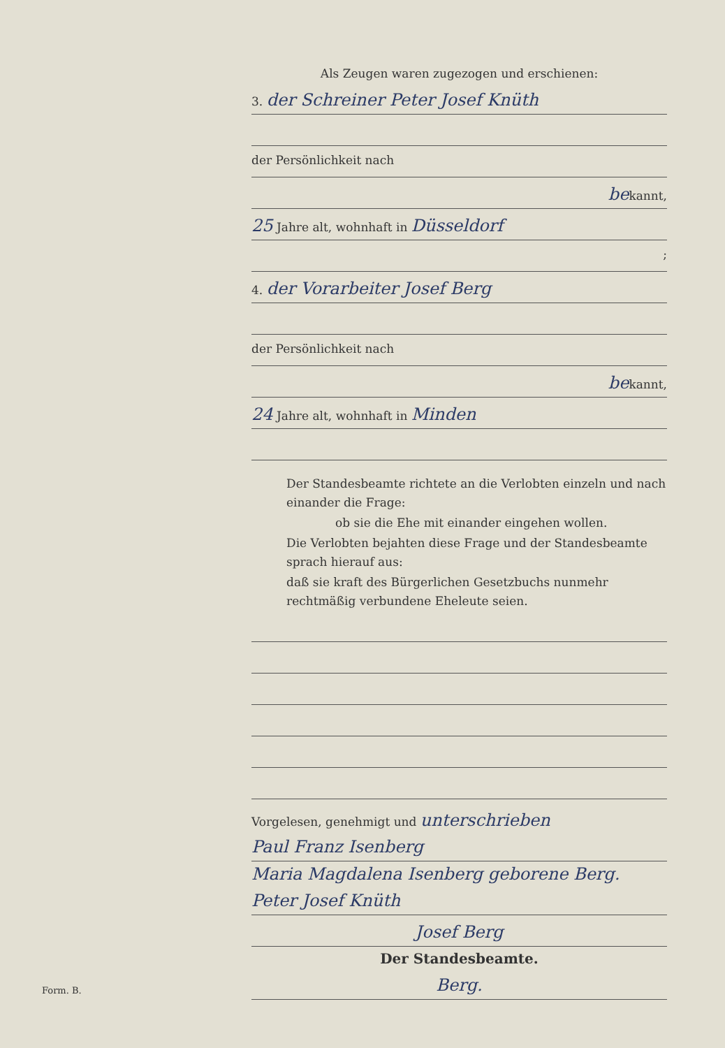Als Zeugen waren zugezogen und erschienen:
3. der Schreiner Peter Josef Knüth
der Persönlichkeit nach
bekannt,
25 Jahre alt, wohnhaft in Düsseldorf
;
4. der Vorarbeiter Josef Berg
der Persönlichkeit nach
bekannt,
24 Jahre alt, wohnhaft in Minden
Der Standesbeamte richtete an die Verlobten einzeln und nach einander die Frage:
ob sie die Ehe mit einander eingehen wollen.
Die Verlobten bejahten diese Frage und der Standesbeamte sprach hierauf aus:
daß sie kraft des Bürgerlichen Gesetzbuchs nunmehr rechtmäßig verbundene Eheleute seien.
Vorgelesen, genehmigt und unterschrieben
Paul Franz Isenberg
Maria Magdalena Isenberg geborene Berg.
Peter Josef Knüth
Josef Berg
Der Standesbeamte.
Berg.
Form. B.